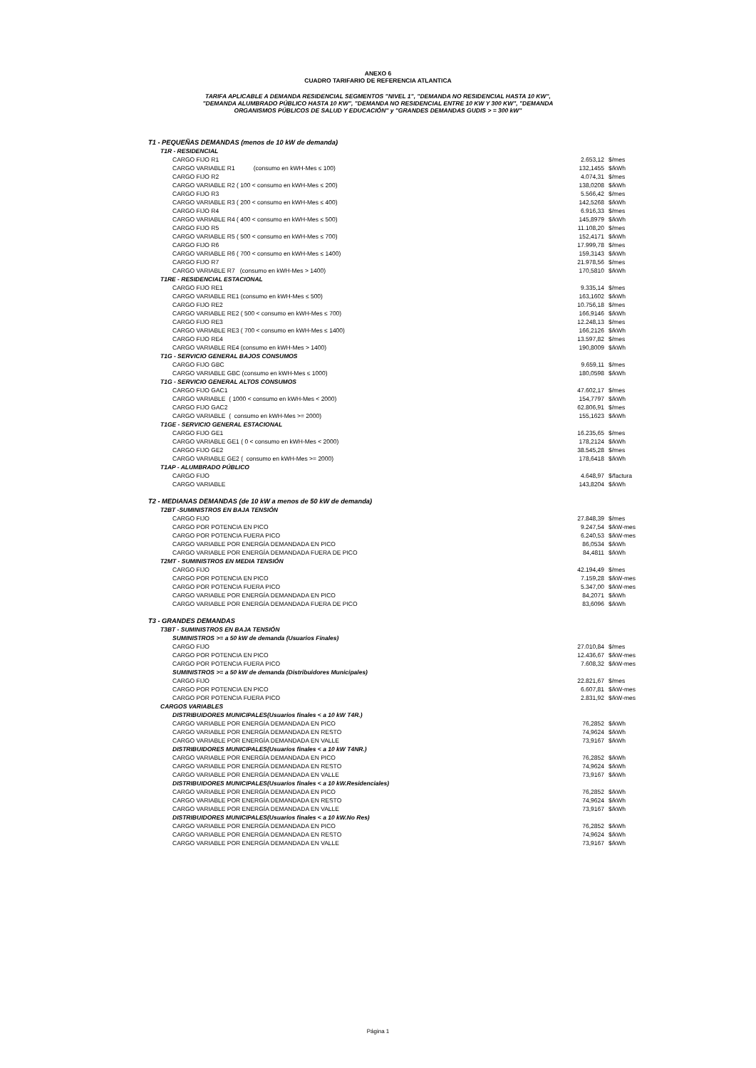ANEXO 6
CUADRO TARIFARIO DE REFERENCIA ATLANTICA
TARIFA APLICABLE A DEMANDA RESIDENCIAL SEGMENTOS "NIVEL 1", "DEMANDA NO RESIDENCIAL HASTA 10 KW",
"DEMANDA ALUMBRADO PÚBLICO HASTA 10 KW", "DEMANDA NO RESIDENCIAL ENTRE 10 KW Y 300 KW", "DEMANDA
ORGANISMOS PÚBLICOS DE SALUD Y EDUCACIÓN" y "GRANDES DEMANDAS GUDIS > = 300 kW"
| T1 - PEQUEÑAS DEMANDAS (menos de 10 kW de demanda) | | |
| T1R - RESIDENCIAL | | |
| CARGO FIJO R1 | 2.653,12 | $/mes |
| CARGO VARIABLE R1 (consumo en kWH-Mes ≤ 100) | 132,1455 | $/kWh |
| CARGO FIJO R2 | 4.074,31 | $/mes |
| CARGO VARIABLE R2 ( 100 < consumo en kWH-Mes ≤ 200) | 138,0208 | $/kWh |
| CARGO FIJO R3 | 5.566,42 | $/mes |
| CARGO VARIABLE R3 ( 200 < consumo en kWH-Mes ≤ 400) | 142,5268 | $/kWh |
| CARGO FIJO R4 | 6.916,33 | $/mes |
| CARGO VARIABLE R4 ( 400 < consumo en kWH-Mes ≤ 500) | 145,8979 | $/kWh |
| CARGO FIJO R5 | 11.108,20 | $/mes |
| CARGO VARIABLE R5 ( 500 < consumo en kWH-Mes ≤ 700) | 152,4171 | $/kWh |
| CARGO FIJO R6 | 17.999,78 | $/mes |
| CARGO VARIABLE R6 ( 700 < consumo en kWH-Mes ≤ 1400) | 159,3143 | $/kWh |
| CARGO FIJO R7 | 21.978,56 | $/mes |
| CARGO VARIABLE R7 (consumo en kWH-Mes > 1400) | 170,5810 | $/kWh |
| T1RE - RESIDENCIAL ESTACIONAL | | |
| CARGO FIJO RE1 | 9.335,14 | $/mes |
| CARGO VARIABLE RE1 (consumo en kWH-Mes ≤ 500) | 163,1602 | $/kWh |
| CARGO FIJO RE2 | 10.756,18 | $/mes |
| CARGO VARIABLE RE2 ( 500 < consumo en kWH-Mes ≤ 700) | 166,9146 | $/kWh |
| CARGO FIJO RE3 | 12.248,13 | $/mes |
| CARGO VARIABLE RE3 ( 700 < consumo en kWH-Mes ≤ 1400) | 166,2126 | $/kWh |
| CARGO FIJO RE4 | 13.597,82 | $/mes |
| CARGO VARIABLE RE4 (consumo en kWH-Mes > 1400) | 190,8009 | $/kWh |
| T1G - SERVICIO GENERAL BAJOS CONSUMOS | | |
| CARGO FIJO GBC | 9.659,11 | $/mes |
| CARGO VARIABLE GBC (consumo en kWH-Mes ≤ 1000) | 180,0598 | $/kWh |
| T1G - SERVICIO GENERAL ALTOS CONSUMOS | | |
| CARGO FIJO GAC1 | 47.602,17 | $/mes |
| CARGO VARIABLE ( 1000 < consumo en kWH-Mes < 2000) | 154,7797 | $/kWh |
| CARGO FIJO GAC2 | 62.806,91 | $/mes |
| CARGO VARIABLE ( consumo en kWH-Mes >= 2000) | 155,1623 | $/kWh |
| T1GE - SERVICIO GENERAL ESTACIONAL | | |
| CARGO FIJO GE1 | 16.235,65 | $/mes |
| CARGO VARIABLE GE1 ( 0 < consumo en kWH-Mes < 2000) | 178,2124 | $/kWh |
| CARGO FIJO GE2 | 38.545,28 | $/mes |
| CARGO VARIABLE GE2 ( consumo en kWH-Mes >= 2000) | 178,6418 | $/kWh |
| T1AP - ALUMBRADO PÚBLICO | | |
| CARGO FIJO | 4.648,97 | $/factura |
| CARGO VARIABLE | 143,8204 | $/kWh |
| T2 - MEDIANAS DEMANDAS (de 10 kW a menos de 50 kW de demanda) | | |
| T2BT -SUMINISTROS EN BAJA TENSIÓN | | |
| CARGO FIJO | 27.848,39 | $/mes |
| CARGO POR POTENCIA EN PICO | 9.247,54 | $/kW-mes |
| CARGO POR POTENCIA FUERA PICO | 6.240,53 | $/kW-mes |
| CARGO VARIABLE POR ENERGÍA DEMANDADA EN PICO | 86,0534 | $/kWh |
| CARGO VARIABLE POR ENERGÍA DEMANDADA FUERA DE PICO | 84,4811 | $/kWh |
| T2MT - SUMINISTROS EN MEDIA TENSIÓN | | |
| CARGO FIJO | 42.194,49 | $/mes |
| CARGO POR POTENCIA EN PICO | 7.159,28 | $/kW-mes |
| CARGO POR POTENCIA FUERA PICO | 5.347,00 | $/kW-mes |
| CARGO VARIABLE POR ENERGÍA DEMANDADA EN PICO | 84,2071 | $/kWh |
| CARGO VARIABLE POR ENERGÍA DEMANDADA FUERA DE PICO | 83,6096 | $/kWh |
| T3 - GRANDES DEMANDAS | | |
| T3BT - SUMINISTROS EN BAJA TENSIÓN | | |
| SUMINISTROS >= a 50 kW de demanda (Usuarios Finales) | | |
| CARGO FIJO | 27.010,84 | $/mes |
| CARGO POR POTENCIA EN PICO | 12.436,67 | $/kW-mes |
| CARGO POR POTENCIA FUERA PICO | 7.608,32 | $/kW-mes |
| SUMINISTROS >= a 50 kW de demanda (Distribuidores Municipales) | | |
| CARGO FIJO | 22.821,67 | $/mes |
| CARGO POR POTENCIA EN PICO | 6.607,81 | $/kW-mes |
| CARGO POR POTENCIA FUERA PICO | 2.831,92 | $/kW-mes |
| CARGOS VARIABLES | | |
| DISTRIBUIDORES MUNICIPALES(Usuarios finales < a 10 kW T4R.) | | |
| CARGO VARIABLE POR ENERGÍA DEMANDADA EN PICO | 76,2852 | $/kWh |
| CARGO VARIABLE POR ENERGÍA DEMANDADA EN RESTO | 74,9624 | $/kWh |
| CARGO VARIABLE POR ENERGÍA DEMANDADA EN VALLE | 73,9167 | $/kWh |
| DISTRIBUIDORES MUNICIPALES(Usuarios finales < a 10 kW T4NR.) | | |
| CARGO VARIABLE POR ENERGÍA DEMANDADA EN PICO | 76,2852 | $/kWh |
| CARGO VARIABLE POR ENERGÍA DEMANDADA EN RESTO | 74,9624 | $/kWh |
| CARGO VARIABLE POR ENERGÍA DEMANDADA EN VALLE | 73,9167 | $/kWh |
| DISTRIBUIDORES MUNICIPALES(Usuarios finales < a 10 kW.Residenciales) | | |
| CARGO VARIABLE POR ENERGÍA DEMANDADA EN PICO | 76,2852 | $/kWh |
| CARGO VARIABLE POR ENERGÍA DEMANDADA EN RESTO | 74,9624 | $/kWh |
| CARGO VARIABLE POR ENERGÍA DEMANDADA EN VALLE | 73,9167 | $/kWh |
| DISTRIBUIDORES MUNICIPALES(Usuarios finales < a 10 kW.No Res) | | |
| CARGO VARIABLE POR ENERGÍA DEMANDADA EN PICO | 76,2852 | $/kWh |
| CARGO VARIABLE POR ENERGÍA DEMANDADA EN RESTO | 74,9624 | $/kWh |
| CARGO VARIABLE POR ENERGÍA DEMANDADA EN VALLE | 73,9167 | $/kWh |
Página 1